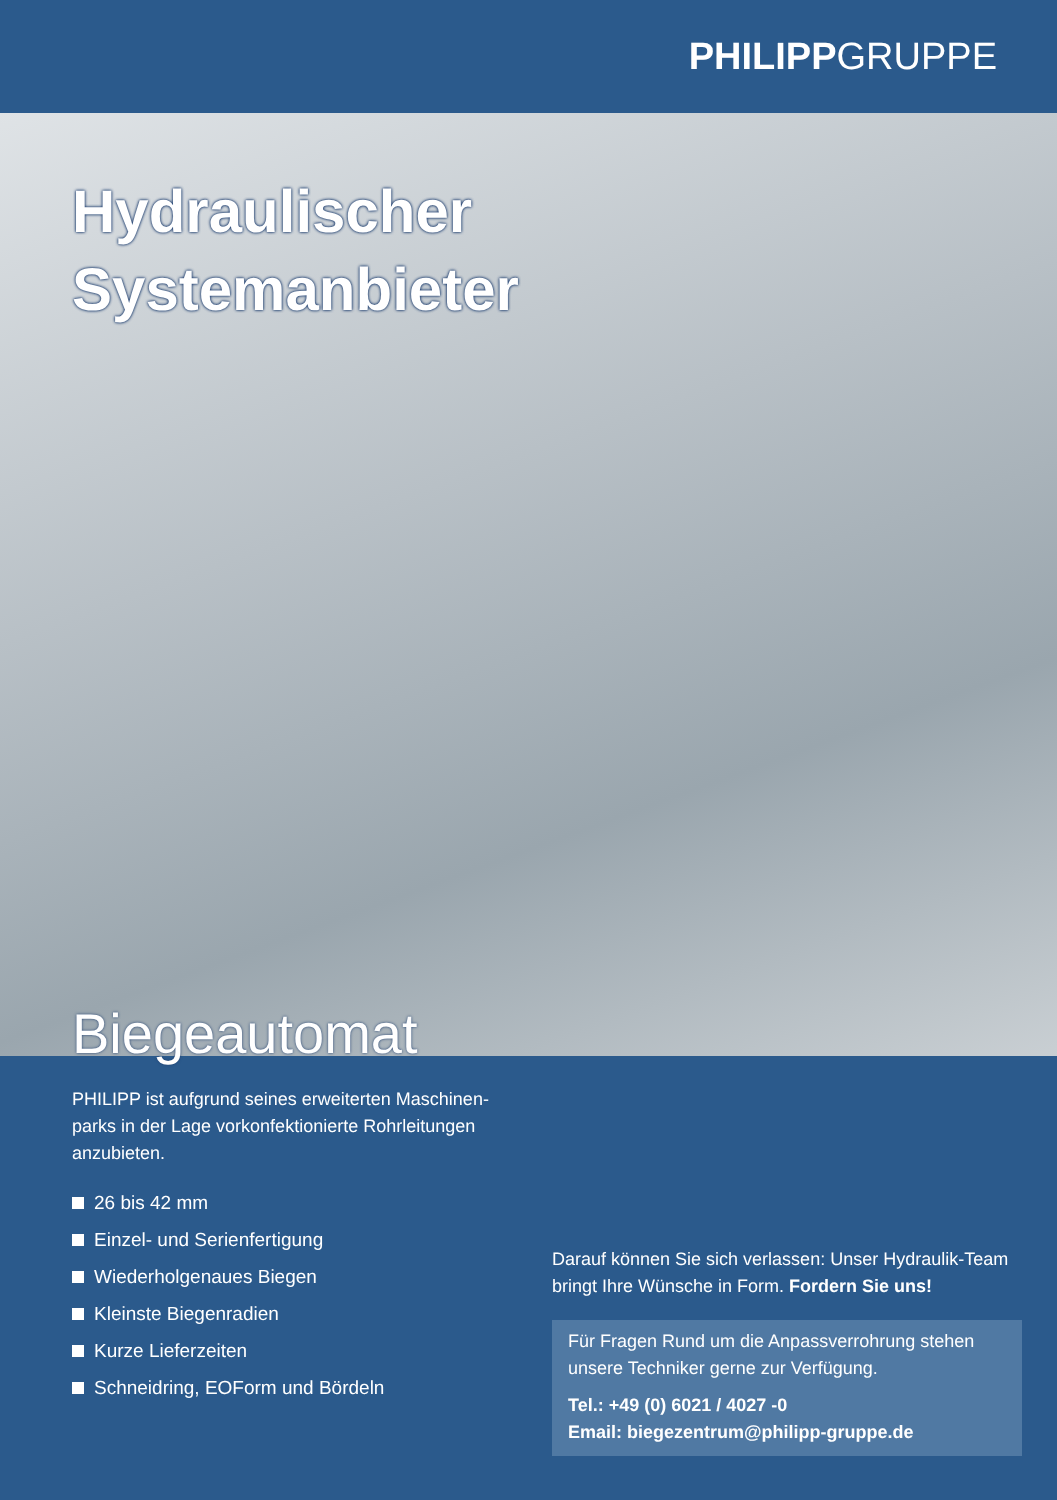PHILIPP GRUPPE
Hydraulischer
Systemanbieter
Biegeautomat
PHILIPP ist aufgrund seines erweiterten Maschinen-parks in der Lage vorkonfektionierte Rohrleitungen anzubieten.
26 bis 42 mm
Einzel- und Serienfertigung
Wiederholgenaues Biegen
Kleinste Biegenradien
Kurze Lieferzeiten
Schneidring, EOForm und Bördeln
Darauf können Sie sich verlassen: Unser Hydraulik-Team bringt Ihre Wünsche in Form. Fordern Sie uns!
Für Fragen Rund um die Anpassverrohrung stehen unsere Techniker gerne zur Verfügung.
Tel.: +49 (0) 6021 / 4027 -0
Email: biegezentrum@philipp-gruppe.de